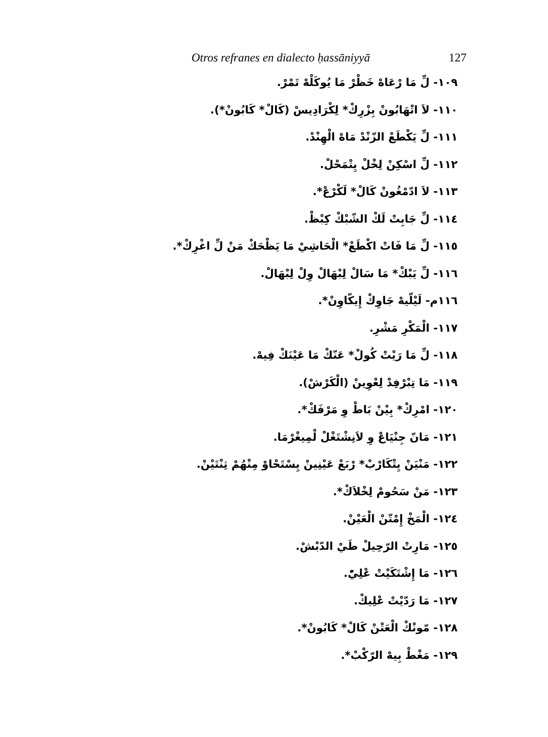Otros refranes en dialecto ḥassāniyyā 127
١٠٩- لِّ مَا رْعَاهْ خَظْرْ مَا يُوكَلْهْ تَمْرْ.
١١٠- لاَ اتْهَابُونْ بِزْرِكْ* لِكْرَادِيسْ (كَالْ* كَابُونْ*).
١١١- لِّ يَكْطَعْ الزّنْدْ مَاهْ الْهِنْدْ.
١١٢- لِّ اسْكِنْ لِخْلْ يِتْمَحْلْ.
١١٣- لاَ ادّمْغُونْ كَالْ* لَكْرْعْ*.
١١٤- لِّ جَابِتْ لَكْ الشّبْكْ كِبْظْ.
١١٥- لِّ مَا فَاتْ اكْطَعْ* الْحَاشِيْ مَا يَظْحَكْ مَنْ لِّ اغْرِكْ*.
١١٦- لِّ يَبْكْ* مَا سَالْ لِبْهَالْ وِلْ لِبْهَالْ.
١١٦م- لَيْلّيهْ جَاوِكْ إِيكّاوِنْ*.
١١٧- الْمَكْرِ مَشْرِ.
١١٨- لِّ مَا رَيْتْ كُولْ* عَنّكْ مَا عَيْنَكْ فِيهْ.
١١٩- مَا تِبْرْفِدْ لِعْوِينْ (الْكَرْشْ).
١٢٠- امْرِكْ* بِيْنْ بَاطْ وِ مَرْفَكْ*.
١٢١- مَانّ جِنْيَاعْ وِ لاَنِشْتَغْلْ لْمِيغْرْمَا.
١٢٢- مَنْيَنْ يِتْكَارْبْ* رْبَعْ عَيْنِينْ يِسْتَحْاوْ مِنْهُمْ ثِنْتَيْنْ.
١٢٣- مَنْ سَحُومْ لِخْلاَكْ*.
١٢٤- الْمَخْ إِمْتّنْ الْعَيْنْ.
١٢٥- مَارِتْ الرّحِيلْ طَيْ الدّبْشْ.
١٢٦- مَا إِشْتَكَيْتْ عْلِيّْ.
١٢٧- مَا رَدّيْتْ عْلِيكْ.
١٢٨- مّونْكْ الْعَتْنْ كَالْ* كَابُونْ*.
١٢٩- مَغْطْ بِيهْ الرّكْبْ*.